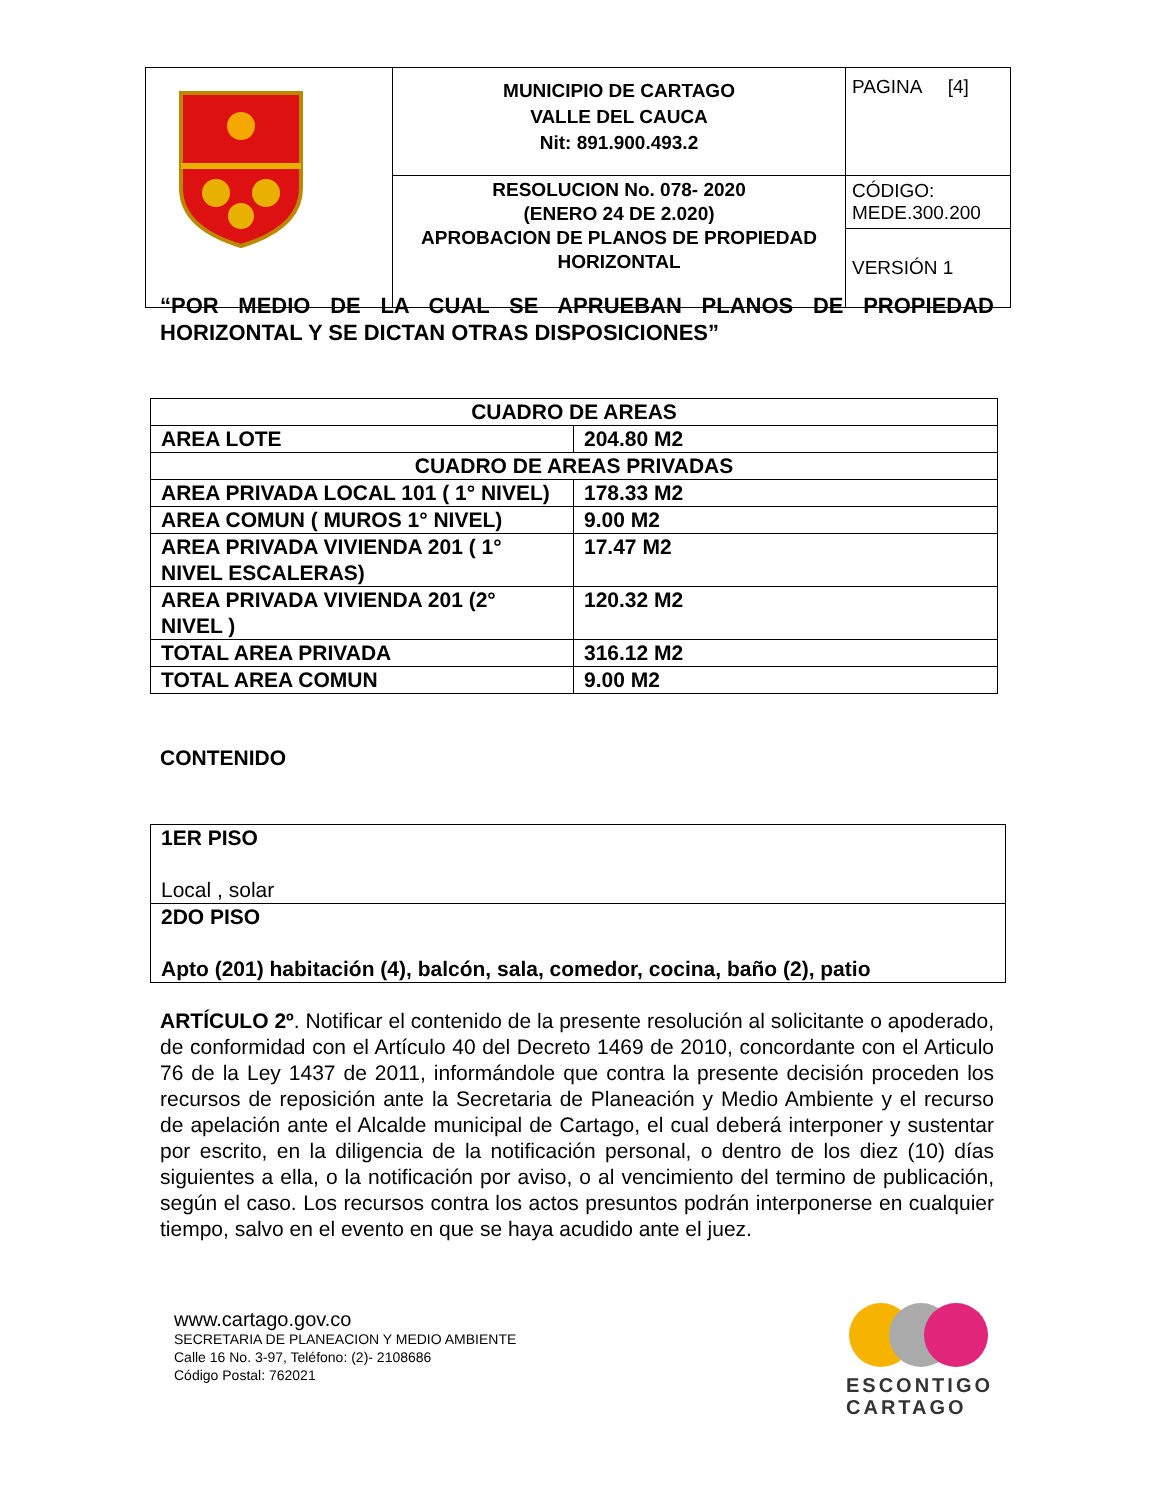| | MUNICIPIO DE CARTAGO VALLE DEL CAUCA Nit: 891.900.493.2 | PAGINA [4] |
| | RESOLUCION No. 078- 2020 (ENERO 24 DE 2.020) APROBACION DE PLANOS DE PROPIEDAD HORIZONTAL | CÓDIGO: MEDE.300.200 |
| | | VERSIÓN 1 |
“POR MEDIO DE LA CUAL SE APRUEBAN PLANOS DE PROPIEDAD HORIZONTAL Y SE DICTAN OTRAS DISPOSICIONES”
| CUADRO DE AREAS | |
| AREA LOTE | 204.80 M2 |
| CUADRO DE AREAS PRIVADAS | |
| AREA PRIVADA LOCAL 101 ( 1° NIVEL) | 178.33 M2 |
| AREA COMUN ( MUROS 1° NIVEL) | 9.00 M2 |
| AREA PRIVADA VIVIENDA 201 ( 1° NIVEL ESCALERAS) | 17.47 M2 |
| AREA PRIVADA VIVIENDA 201 (2° NIVEL ) | 120.32 M2 |
| TOTAL AREA PRIVADA | 316.12 M2 |
| TOTAL AREA COMUN | 9.00 M2 |
CONTENIDO
| 1ER PISO Local , solar |
| 2DO PISO Apto (201) habitación (4), balcón, sala, comedor, cocina, baño (2), patio |
ARTÍCULO 2º. Notificar el contenido de la presente resolución al solicitante o apoderado, de conformidad con el Artículo 40 del Decreto 1469 de 2010, concordante con el Articulo 76 de la Ley 1437 de 2011, informándole que contra la presente decisión proceden los recursos de reposición ante la Secretaria de Planeación y Medio Ambiente y el recurso de apelación ante el Alcalde municipal de Cartago, el cual deberá interponer y sustentar por escrito, en la diligencia de la notificación personal, o dentro de los diez (10) días siguientes a ella, o la notificación por aviso, o al vencimiento del termino de publicación, según el caso. Los recursos contra los actos presuntos podrán interponerse en cualquier tiempo, salvo en el evento en que se haya acudido ante el juez.
www.cartago.gov.co
SECRETARIA DE PLANEACION Y MEDIO AMBIENTE
Calle 16 No. 3-97, Teléfono: (2)- 2108686
Código Postal: 762021
ESCONTIGO
CARTAGO